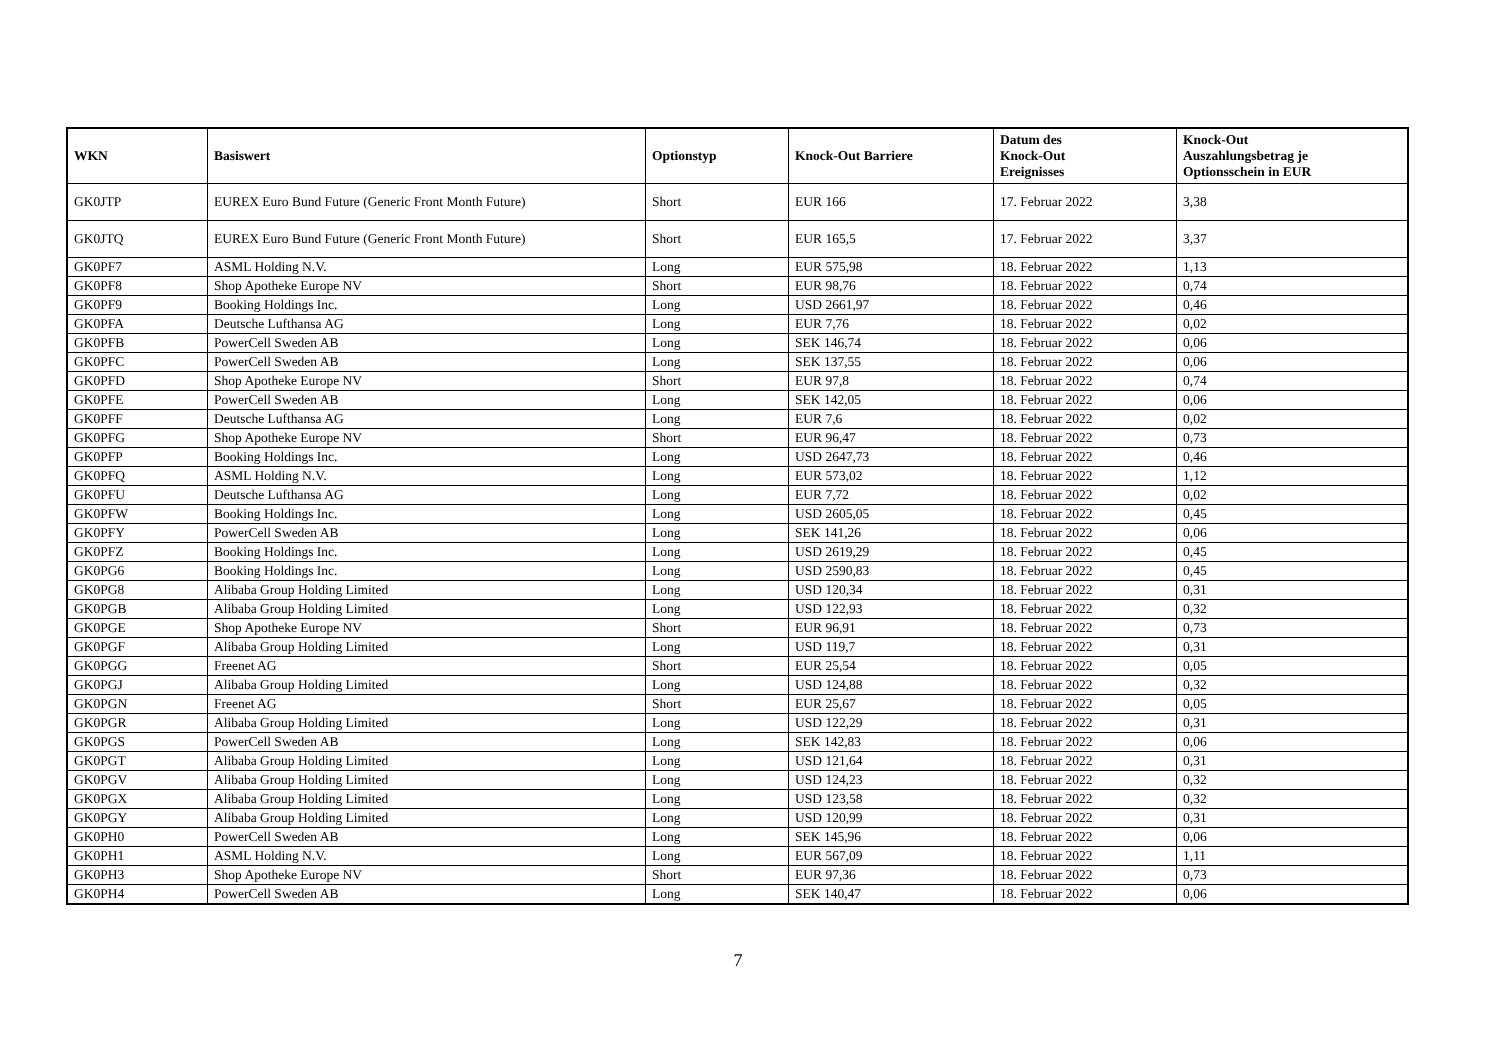| WKN | Basiswert | Optionstyp | Knock-Out Barriere | Datum des Knock-Out Ereignisses | Knock-Out Auszahlungsbetrag je Optionsschein in EUR |
| --- | --- | --- | --- | --- | --- |
| GK0JTP | EUREX Euro Bund Future (Generic Front Month Future) | Short | EUR 166 | 17. Februar 2022 | 3,38 |
| GK0JTQ | EUREX Euro Bund Future (Generic Front Month Future) | Short | EUR 165,5 | 17. Februar 2022 | 3,37 |
| GK0PF7 | ASML Holding N.V. | Long | EUR 575,98 | 18. Februar 2022 | 1,13 |
| GK0PF8 | Shop Apotheke Europe NV | Short | EUR 98,76 | 18. Februar 2022 | 0,74 |
| GK0PF9 | Booking Holdings Inc. | Long | USD 2661,97 | 18. Februar 2022 | 0,46 |
| GK0PFA | Deutsche Lufthansa AG | Long | EUR 7,76 | 18. Februar 2022 | 0,02 |
| GK0PFB | PowerCell Sweden AB | Long | SEK 146,74 | 18. Februar 2022 | 0,06 |
| GK0PFC | PowerCell Sweden AB | Long | SEK 137,55 | 18. Februar 2022 | 0,06 |
| GK0PFD | Shop Apotheke Europe NV | Short | EUR 97,8 | 18. Februar 2022 | 0,74 |
| GK0PFE | PowerCell Sweden AB | Long | SEK 142,05 | 18. Februar 2022 | 0,06 |
| GK0PFF | Deutsche Lufthansa AG | Long | EUR 7,6 | 18. Februar 2022 | 0,02 |
| GK0PFG | Shop Apotheke Europe NV | Short | EUR 96,47 | 18. Februar 2022 | 0,73 |
| GK0PFP | Booking Holdings Inc. | Long | USD 2647,73 | 18. Februar 2022 | 0,46 |
| GK0PFQ | ASML Holding N.V. | Long | EUR 573,02 | 18. Februar 2022 | 1,12 |
| GK0PFU | Deutsche Lufthansa AG | Long | EUR 7,72 | 18. Februar 2022 | 0,02 |
| GK0PFW | Booking Holdings Inc. | Long | USD 2605,05 | 18. Februar 2022 | 0,45 |
| GK0PFY | PowerCell Sweden AB | Long | SEK 141,26 | 18. Februar 2022 | 0,06 |
| GK0PFZ | Booking Holdings Inc. | Long | USD 2619,29 | 18. Februar 2022 | 0,45 |
| GK0PG6 | Booking Holdings Inc. | Long | USD 2590,83 | 18. Februar 2022 | 0,45 |
| GK0PG8 | Alibaba Group Holding Limited | Long | USD 120,34 | 18. Februar 2022 | 0,31 |
| GK0PGB | Alibaba Group Holding Limited | Long | USD 122,93 | 18. Februar 2022 | 0,32 |
| GK0PGE | Shop Apotheke Europe NV | Short | EUR 96,91 | 18. Februar 2022 | 0,73 |
| GK0PGF | Alibaba Group Holding Limited | Long | USD 119,7 | 18. Februar 2022 | 0,31 |
| GK0PGG | Freenet AG | Short | EUR 25,54 | 18. Februar 2022 | 0,05 |
| GK0PGJ | Alibaba Group Holding Limited | Long | USD 124,88 | 18. Februar 2022 | 0,32 |
| GK0PGN | Freenet AG | Short | EUR 25,67 | 18. Februar 2022 | 0,05 |
| GK0PGR | Alibaba Group Holding Limited | Long | USD 122,29 | 18. Februar 2022 | 0,31 |
| GK0PGS | PowerCell Sweden AB | Long | SEK 142,83 | 18. Februar 2022 | 0,06 |
| GK0PGT | Alibaba Group Holding Limited | Long | USD 121,64 | 18. Februar 2022 | 0,31 |
| GK0PGV | Alibaba Group Holding Limited | Long | USD 124,23 | 18. Februar 2022 | 0,32 |
| GK0PGX | Alibaba Group Holding Limited | Long | USD 123,58 | 18. Februar 2022 | 0,32 |
| GK0PGY | Alibaba Group Holding Limited | Long | USD 120,99 | 18. Februar 2022 | 0,31 |
| GK0PH0 | PowerCell Sweden AB | Long | SEK 145,96 | 18. Februar 2022 | 0,06 |
| GK0PH1 | ASML Holding N.V. | Long | EUR 567,09 | 18. Februar 2022 | 1,11 |
| GK0PH3 | Shop Apotheke Europe NV | Short | EUR 97,36 | 18. Februar 2022 | 0,73 |
| GK0PH4 | PowerCell Sweden AB | Long | SEK 140,47 | 18. Februar 2022 | 0,06 |
7